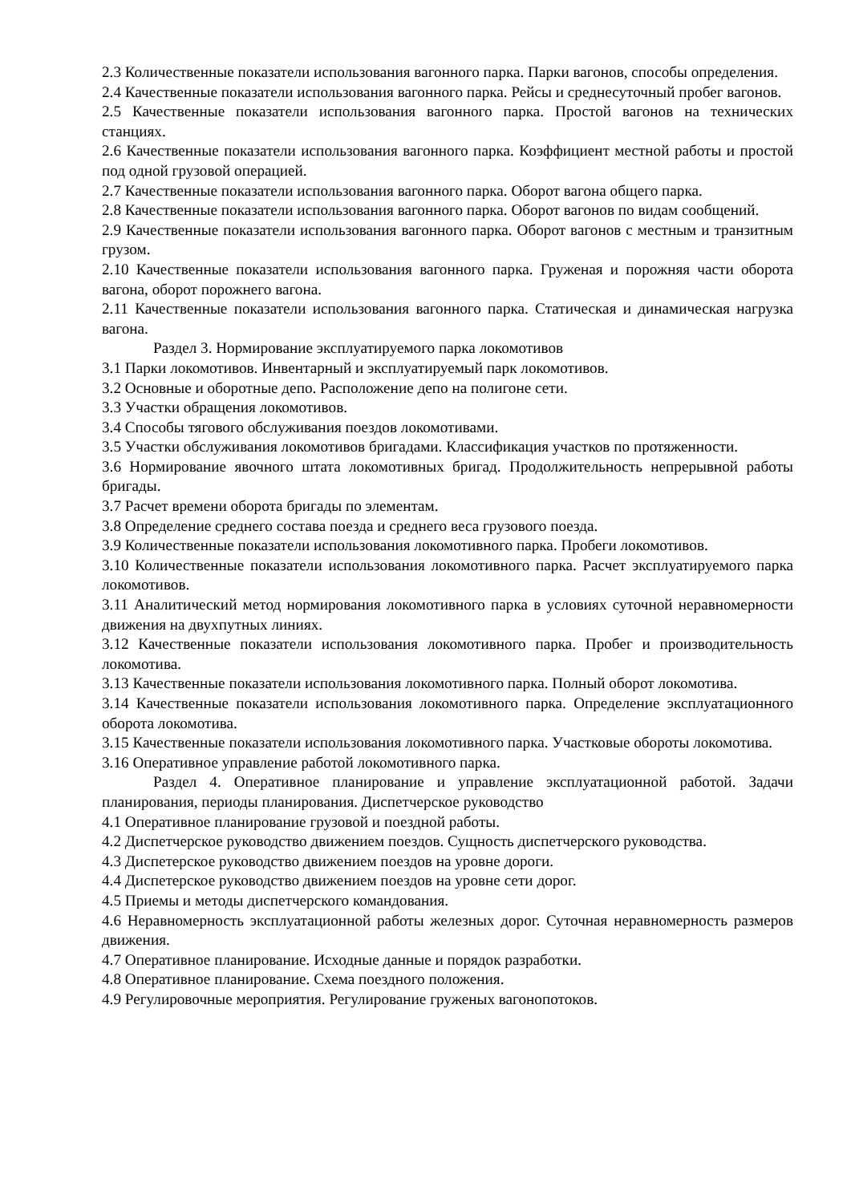2.3 Количественные показатели использования вагонного парка. Парки вагонов, способы определения.
2.4 Качественные показатели использования вагонного парка. Рейсы и среднесуточный пробег вагонов.
2.5 Качественные показатели использования вагонного парка. Простой вагонов на технических станциях.
2.6 Качественные показатели использования вагонного парка. Коэффициент местной работы и простой под одной грузовой операцией.
2.7 Качественные показатели использования вагонного парка. Оборот вагона общего парка.
2.8 Качественные показатели использования вагонного парка. Оборот вагонов по видам сообщений.
2.9 Качественные показатели использования вагонного парка. Оборот вагонов с местным и транзитным грузом.
2.10 Качественные показатели использования вагонного парка. Груженая и порожняя части оборота вагона, оборот порожнего вагона.
2.11 Качественные показатели использования вагонного парка. Статическая и динамическая нагрузка вагона.
Раздел 3. Нормирование эксплуатируемого парка локомотивов
3.1 Парки локомотивов. Инвентарный и эксплуатируемый парк локомотивов.
3.2 Основные и оборотные депо. Расположение депо на полигоне сети.
3.3 Участки обращения локомотивов.
3.4 Способы тягового обслуживания поездов локомотивами.
3.5 Участки обслуживания локомотивов бригадами. Классификация участков по протяженности.
3.6 Нормирование явочного штата локомотивных бригад. Продолжительность непрерывной работы бригады.
3.7 Расчет времени оборота бригады по элементам.
3.8 Определение среднего состава поезда и среднего веса грузового поезда.
3.9 Количественные показатели использования локомотивного парка. Пробеги локомотивов.
3.10 Количественные показатели использования локомотивного парка. Расчет эксплуатируемого парка локомотивов.
3.11 Аналитический метод нормирования локомотивного парка в условиях суточной неравномерности движения на двухпутных линиях.
3.12 Качественные показатели использования локомотивного парка. Пробег и производительность локомотива.
3.13 Качественные показатели использования локомотивного парка. Полный оборот локомотива.
3.14 Качественные показатели использования локомотивного парка. Определение эксплуатационного оборота локомотива.
3.15 Качественные показатели использования локомотивного парка. Участковые обороты локомотива.
3.16 Оперативное управление работой локомотивного парка.
Раздел 4. Оперативное планирование и управление эксплуатационной работой. Задачи планирования, периоды планирования. Диспетчерское руководство
4.1 Оперативное планирование грузовой и поездной работы.
4.2 Диспетчерское руководство движением поездов. Сущность диспетчерского руководства.
4.3 Диспетерское руководство движением поездов на уровне дороги.
4.4 Диспетерское руководство движением поездов на уровне сети дорог.
4.5 Приемы и методы диспетчерского командования.
4.6 Неравномерность эксплуатационной работы железных дорог. Суточная неравномерность размеров движения.
4.7 Оперативное планирование. Исходные данные и порядок разработки.
4.8 Оперативное планирование. Схема поездного положения.
4.9 Регулировочные мероприятия. Регулирование груженых вагонопотоков.